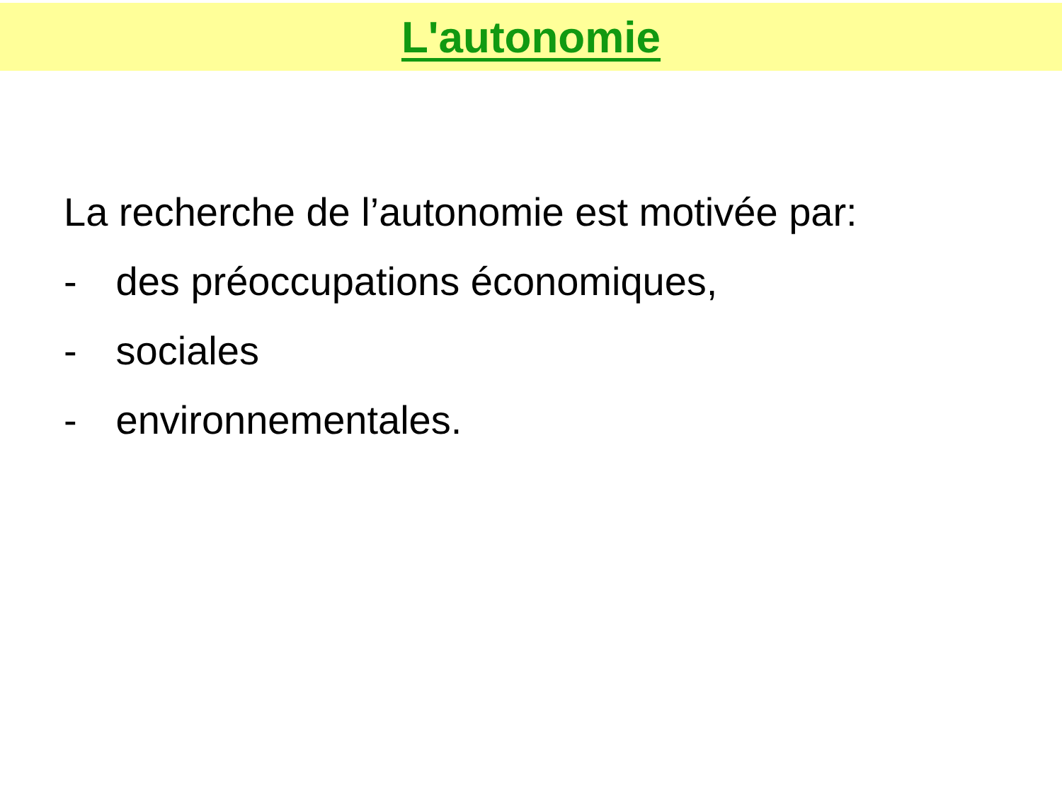L'autonomie
La recherche de l’autonomie est motivée par:
- des préoccupations économiques,
- sociales
- environnementales.